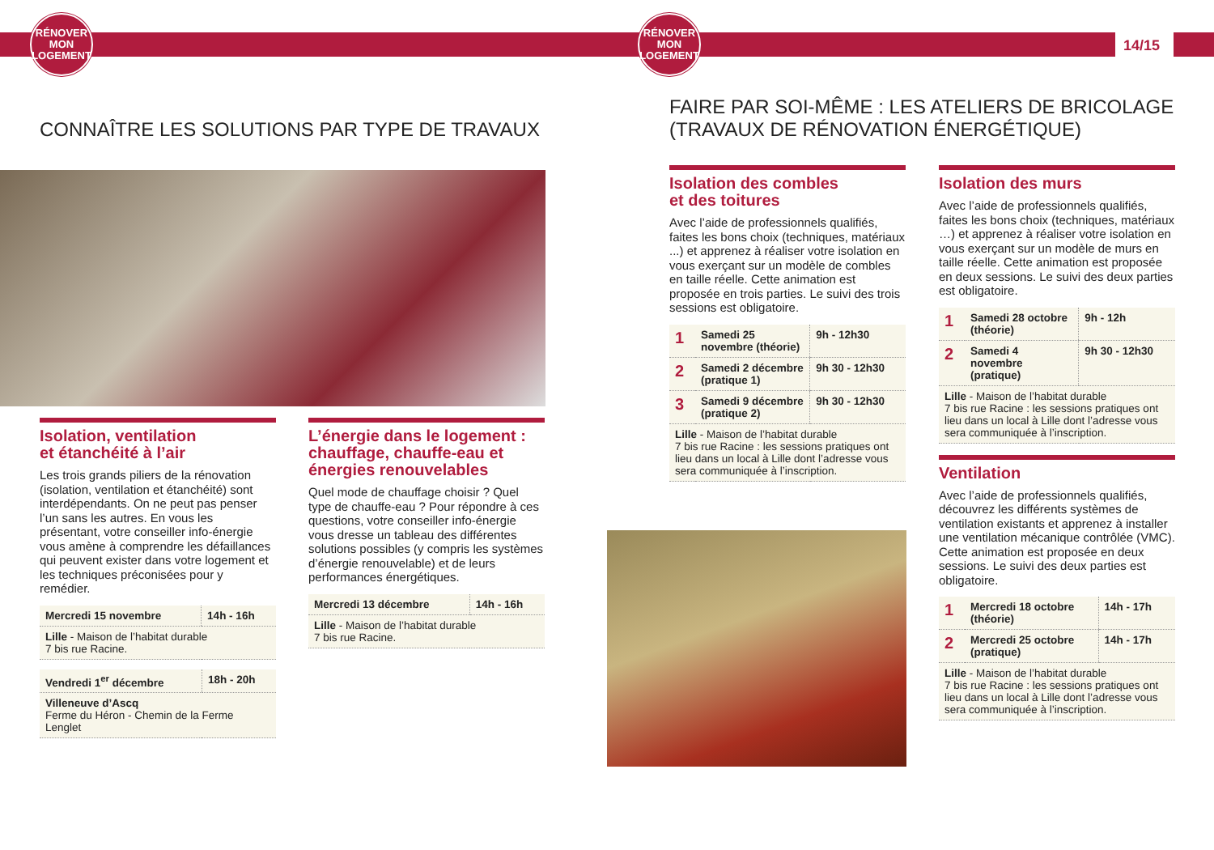RÉNOVER
MON
LOGEMENT
RÉNOVER
MON
LOGEMENT
14/15
CONNAÎTRE LES SOLUTIONS PAR TYPE DE TRAVAUX
Isolation, ventilation
et étanchéité à l’air
Les trois grands piliers de la rénovation (isolation, ventilation et étanchéité) sont interdépendants. On ne peut pas penser l’un sans les autres. En vous les présentant, votre conseiller info-énergie vous amène à comprendre les défaillances qui peuvent exister dans votre logement et les techniques préconisées pour y remédier.
| Mercredi 15 novembre | 14h - 16h |
| Lille - Maison de l’habitat durable 7 bis rue Racine. | |
| Vendredi 1<sup>er</sup> décembre | 18h - 20h |
| Villeneuve d’Ascq Ferme du Héron - Chemin de la Ferme Lenglet | |
L’énergie dans le logement : chauffage, chauffe-eau et énergies renouvelables
Quel mode de chauffage choisir ? Quel type de chauffe-eau ? Pour répondre à ces questions, votre conseiller info-énergie vous dresse un tableau des différentes solutions possibles (y compris les systèmes d’énergie renouvelable) et de leurs performances énergétiques.
| Mercredi 13 décembre | 14h - 16h |
| Lille - Maison de l’habitat durable 7 bis rue Racine. | |
FAIRE PAR SOI-MÊME : LES ATELIERS DE BRICOLAGE
(TRAVAUX DE RÉNOVATION ÉNERGÉTIQUE)
Isolation des combles
et des toitures
Avec l’aide de professionnels qualifiés, faites les bons choix (techniques, matériaux ...) et apprenez à réaliser votre isolation en vous exerçant sur un modèle de combles en taille réelle. Cette animation est proposée en trois parties. Le suivi des trois sessions est obligatoire.
| 1 | Samedi 25 novembre (théorie) | 9h - 12h30 |
| 2 | Samedi 2 décembre (pratique 1) | 9h 30 - 12h30 |
| 3 | Samedi 9 décembre (pratique 2) | 9h 30 - 12h30 |
| Lille - Maison de l’habitat durable 7 bis rue Racine : les sessions pratiques ont lieu dans un local à Lille dont l’adresse vous sera communiquée à l’inscription. | | |
Isolation des murs
Avec l’aide de professionnels qualifiés, faites les bons choix (techniques, matériaux …) et apprenez à réaliser votre isolation en vous exerçant sur un modèle de murs en taille réelle. Cette animation est proposée en deux sessions. Le suivi des deux parties est obligatoire.
| 1 | Samedi 28 octobre (théorie) | 9h - 12h |
| 2 | Samedi 4 novembre (pratique) | 9h 30 - 12h30 |
| Lille - Maison de l’habitat durable 7 bis rue Racine : les sessions pratiques ont lieu dans un local à Lille dont l’adresse vous sera communiquée à l’inscription. | | |
Ventilation
Avec l’aide de professionnels qualifiés, découvrez les différents systèmes de ventilation existants et apprenez à installer une ventilation mécanique contrôlée (VMC). Cette animation est proposée en deux sessions. Le suivi des deux parties est obligatoire.
| 1 | Mercredi 18 octobre (théorie) | 14h - 17h |
| 2 | Mercredi 25 octobre (pratique) | 14h - 17h |
| Lille - Maison de l’habitat durable 7 bis rue Racine : les sessions pratiques ont lieu dans un local à Lille dont l’adresse vous sera communiquée à l’inscription. | | |